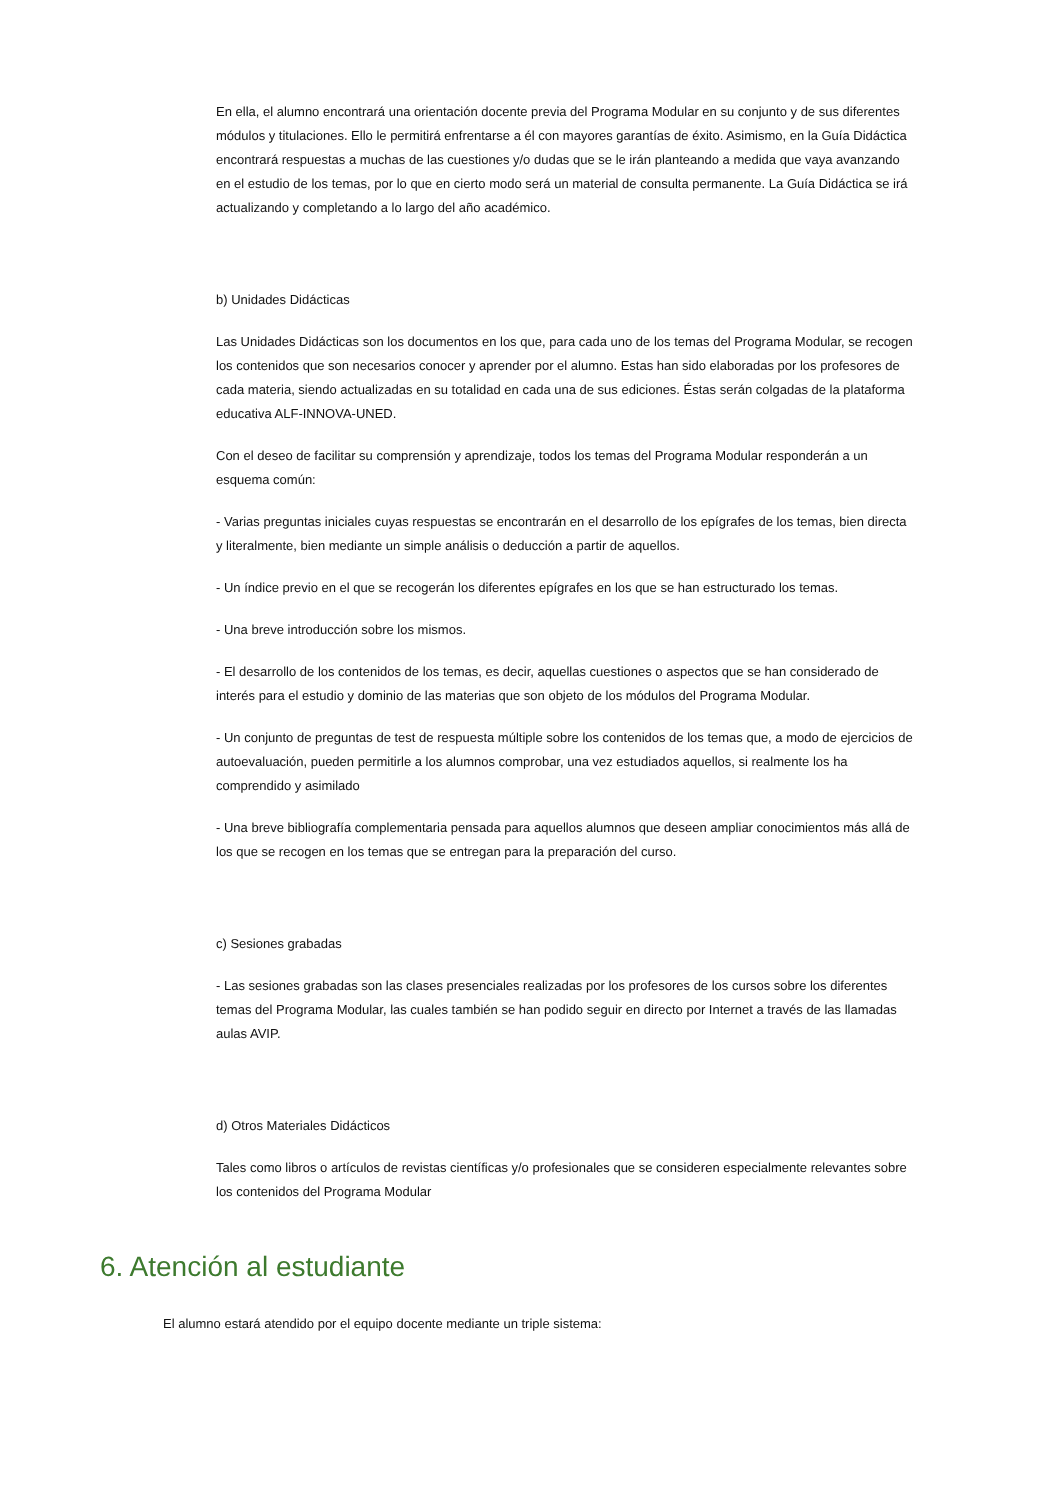En ella, el alumno encontrará una orientación docente previa del Programa Modular en su conjunto y de sus diferentes módulos y titulaciones. Ello le permitirá enfrentarse a él con mayores garantías de éxito. Asimismo, en la Guía Didáctica encontrará respuestas a muchas de las cuestiones y/o dudas que se le irán planteando a medida que vaya avanzando en el estudio de los temas, por lo que en cierto modo será un material de consulta permanente. La Guía Didáctica se irá actualizando y completando a lo largo del año académico.
b) Unidades Didácticas
Las Unidades Didácticas son los documentos en los que, para cada uno de los temas del Programa Modular, se recogen los contenidos que son necesarios conocer y aprender por el alumno. Estas han sido elaboradas por los profesores de cada materia, siendo actualizadas en su totalidad en cada una de sus ediciones. Éstas serán colgadas de la plataforma educativa ALF-INNOVA-UNED.
Con el deseo de facilitar su comprensión y aprendizaje, todos los temas del Programa Modular responderán a un esquema común:
- Varias preguntas iniciales cuyas respuestas se encontrarán en el desarrollo de los epígrafes de los temas, bien directa y literalmente, bien mediante un simple análisis o deducción a partir de aquellos.
- Un índice previo en el que se recogerán los diferentes epígrafes en los que se han estructurado los temas.
- Una breve introducción sobre los mismos.
- El desarrollo de los contenidos de los temas, es decir, aquellas cuestiones o aspectos que se han considerado de interés para el estudio y dominio de las materias que son objeto de los módulos del Programa Modular.
- Un conjunto de preguntas de test de respuesta múltiple sobre los contenidos de los temas que, a modo de ejercicios de autoevaluación, pueden permitirle a los alumnos comprobar, una vez estudiados aquellos, si realmente los ha comprendido y asimilado
- Una breve bibliografía complementaria pensada para aquellos alumnos que deseen ampliar conocimientos más allá de los que se recogen en los temas que se entregan para la preparación del curso.
c) Sesiones grabadas
- Las sesiones grabadas son las clases presenciales realizadas por los profesores de los cursos sobre los diferentes temas del Programa Modular, las cuales también se han podido seguir en directo por Internet a través de las llamadas aulas AVIP.
d) Otros Materiales Didácticos
Tales como libros o artículos de revistas científicas y/o profesionales que se consideren especialmente relevantes sobre los contenidos del Programa Modular
6. Atención al estudiante
El alumno estará atendido por el equipo docente mediante un triple sistema: